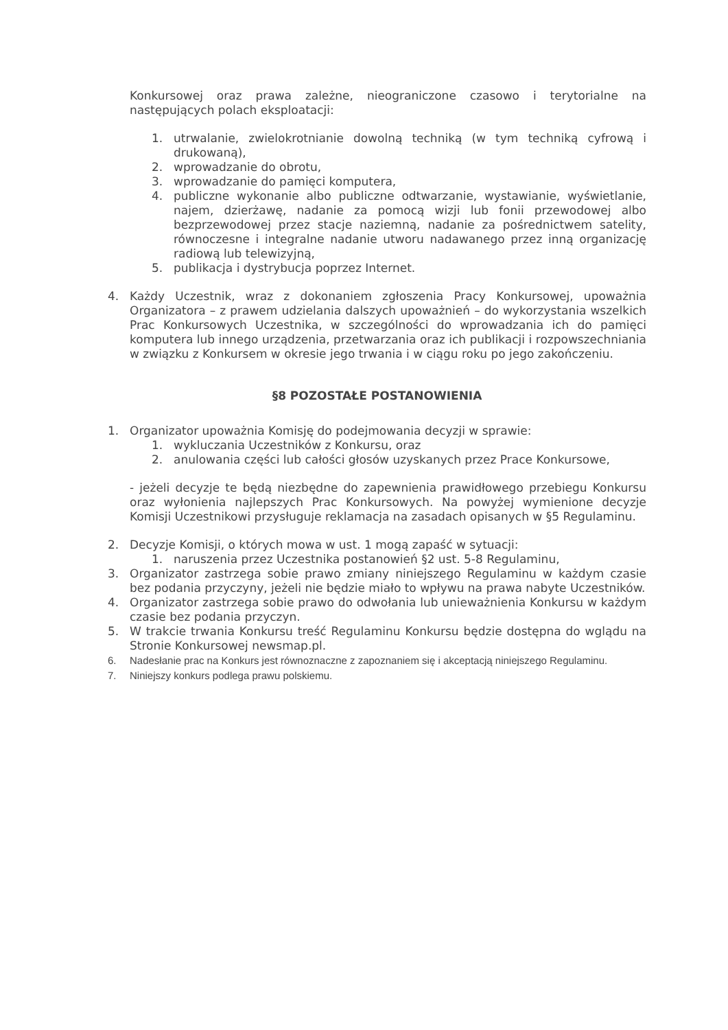Konkursowej oraz prawa zależne, nieograniczone czasowo i terytorialne na następujących polach eksploatacji:
1. utrwalanie, zwielokrotnianie dowolną techniką (w tym techniką cyfrową i drukowaną),
2. wprowadzanie do obrotu,
3. wprowadzanie do pamięci komputera,
4. publiczne wykonanie albo publiczne odtwarzanie, wystawianie, wyświetlanie, najem, dzierżawę, nadanie za pomocą wizji lub fonii przewodowej albo bezprzewodowej przez stacje naziemną, nadanie za pośrednictwem satelity, równoczesne i integralne nadanie utworu nadawanego przez inną organizację radiową lub telewizyjną,
5. publikacja i dystrybucja poprzez Internet.
4. Każdy Uczestnik, wraz z dokonaniem zgłoszenia Pracy Konkursowej, upoważnia Organizatora – z prawem udzielania dalszych upoważnień – do wykorzystania wszelkich Prac Konkursowych Uczestnika, w szczególności do wprowadzania ich do pamięci komputera lub innego urządzenia, przetwarzania oraz ich publikacji i rozpowszechniania w związku z Konkursem w okresie jego trwania i w ciągu roku po jego zakończeniu.
§8 POZOSTAŁE POSTANOWIENIA
1. Organizator upoważnia Komisję do podejmowania decyzji w sprawie:
1. wykluczania Uczestników z Konkursu, oraz
2. anulowania części lub całości głosów uzyskanych przez Prace Konkursowe,
- jeżeli decyzje te będą niezbędne do zapewnienia prawidłowego przebiegu Konkursu oraz wyłonienia najlepszych Prac Konkursowych. Na powyżej wymienione decyzje Komisji Uczestnikowi przysługuje reklamacja na zasadach opisanych w §5 Regulaminu.
2. Decyzje Komisji, o których mowa w ust. 1 mogą zapaść w sytuacji:
1. naruszenia przez Uczestnika postanowień §2 ust. 5-8 Regulaminu,
3. Organizator zastrzega sobie prawo zmiany niniejszego Regulaminu w każdym czasie bez podania przyczyny, jeżeli nie będzie miało to wpływu na prawa nabyte Uczestników.
4. Organizator zastrzega sobie prawo do odwołania lub unieważnienia Konkursu w każdym czasie bez podania przyczyn.
5. W trakcie trwania Konkursu treść Regulaminu Konkursu będzie dostępna do wglądu na Stronie Konkursowej newsmap.pl.
6. Nadesłanie prac na Konkurs jest równoznaczne z zapoznaniem się i akceptacją niniejszego Regulaminu.
7. Niniejszy konkurs podlega prawu polskiemu.